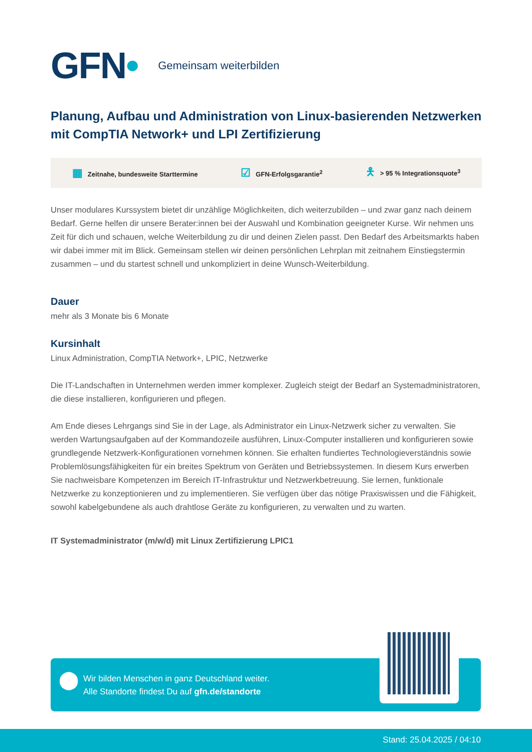GFN•
Gemeinsam weiterbilden
Planung, Aufbau und Administration von Linux-basierenden Netzwerken mit CompTIA Network+ und LPI Zertifizierung
▦ Zeitnahe, bundesweite Starttermine ☑ GFN-Erfolgsgarantie<sup>2</sup> 🯅 > 95 % Integrationsquote<sup>3</sup>
Unser modulares Kurssystem bietet dir unzählige Möglichkeiten, dich weiterzubilden – und zwar ganz nach deinem Bedarf. Gerne helfen dir unsere Berater:innen bei der Auswahl und Kombination geeigneter Kurse. Wir nehmen uns Zeit für dich und schauen, welche Weiterbildung zu dir und deinen Zielen passt. Den Bedarf des Arbeitsmarkts haben wir dabei immer mit im Blick. Gemeinsam stellen wir deinen persönlichen Lehrplan mit zeitnahem Einstiegstermin zusammen – und du startest schnell und unkompliziert in deine Wunsch-Weiterbildung.
Dauer
mehr als 3 Monate bis 6 Monate
Kursinhalt
Linux Administration, CompTIA Network+, LPIC, Netzwerke
Die IT-Landschaften in Unternehmen werden immer komplexer. Zugleich steigt der Bedarf an Systemadministratoren, die diese installieren, konfigurieren und pflegen.
Am Ende dieses Lehrgangs sind Sie in der Lage, als Administrator ein Linux-Netzwerk sicher zu verwalten. Sie werden Wartungsaufgaben auf der Kommandozeile ausführen, Linux-Computer installieren und konfigurieren sowie grundlegende Netzwerk-Konfigurationen vornehmen können. Sie erhalten fundiertes Technologieverständnis sowie Problemlösungsfähigkeiten für ein breites Spektrum von Geräten und Betriebssystemen. In diesem Kurs erwerben Sie nachweisbare Kompetenzen im Bereich IT-Infrastruktur und Netzwerkbetreuung. Sie lernen, funktionale Netzwerke zu konzeptionieren und zu implementieren. Sie verfügen über das nötige Praxiswissen und die Fähigkeit, sowohl kabelgebundene als auch drahtlose Geräte zu konfigurieren, zu verwalten und zu warten.
IT Systemadministrator (m/w/d) mit Linux Zertifizierung LPIC1
⬤
Wir bilden Menschen in ganz Deutschland weiter.
Alle Standorte findest Du auf gfn.de/standorte
Stand: 25.04.2025 / 04:10